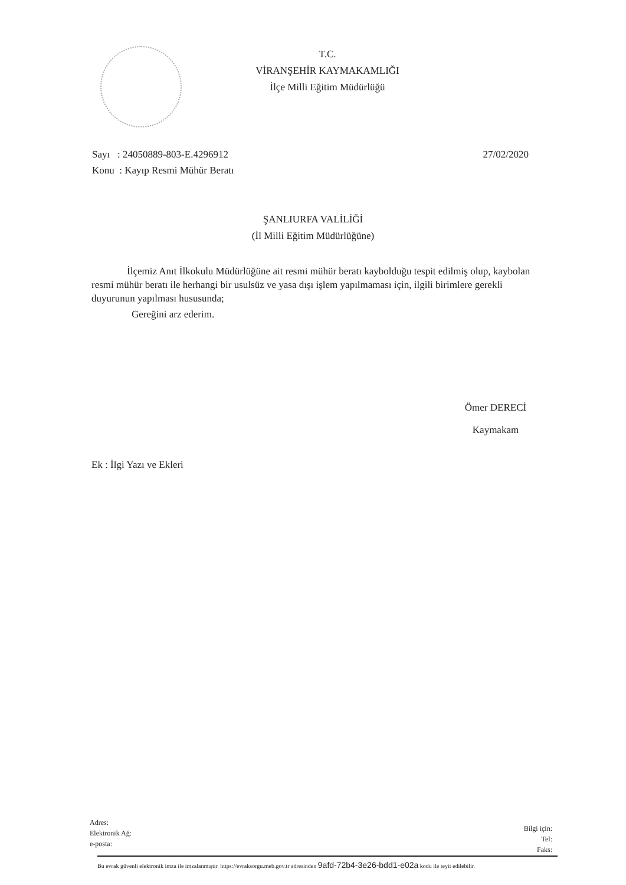T.C.
VİRANŞEHİR KAYMAKAMLIĞI
İlçe Milli Eğitim Müdürlüğü
27/02/2020 Sayı : 24050889-803-E.4296912
Konu : Kayıp Resmi Mühür Beratı
ŞANLIURFA VALİLİĞİ
(İl Milli Eğitim Müdürlüğüne)
İlçemiz Anıt İlkokulu Müdürlüğüne ait resmi mühür beratı kaybolduğu tespit edilmiş olup, kaybolan resmi mühür beratı ile herhangi bir usulsüz ve yasa dışı işlem yapılmaması için, ilgili birimlere gerekli duyurunun yapılması hususunda;
Gereğini arz ederim.
Ömer DERECİ
Kaymakam
Ek : İlgi Yazı ve Ekleri
Adres:
Elektronik Ağ:
e-posta:
Bilgi için:
Tel:
Faks:
Bu evrak güvenli elektronik imza ile imzalanmıştır. https://evraksorgu.meb.gov.tr adresinden 9afd-72b4-3e26-bdd1-e02a kodu ile teyit edilebilir.